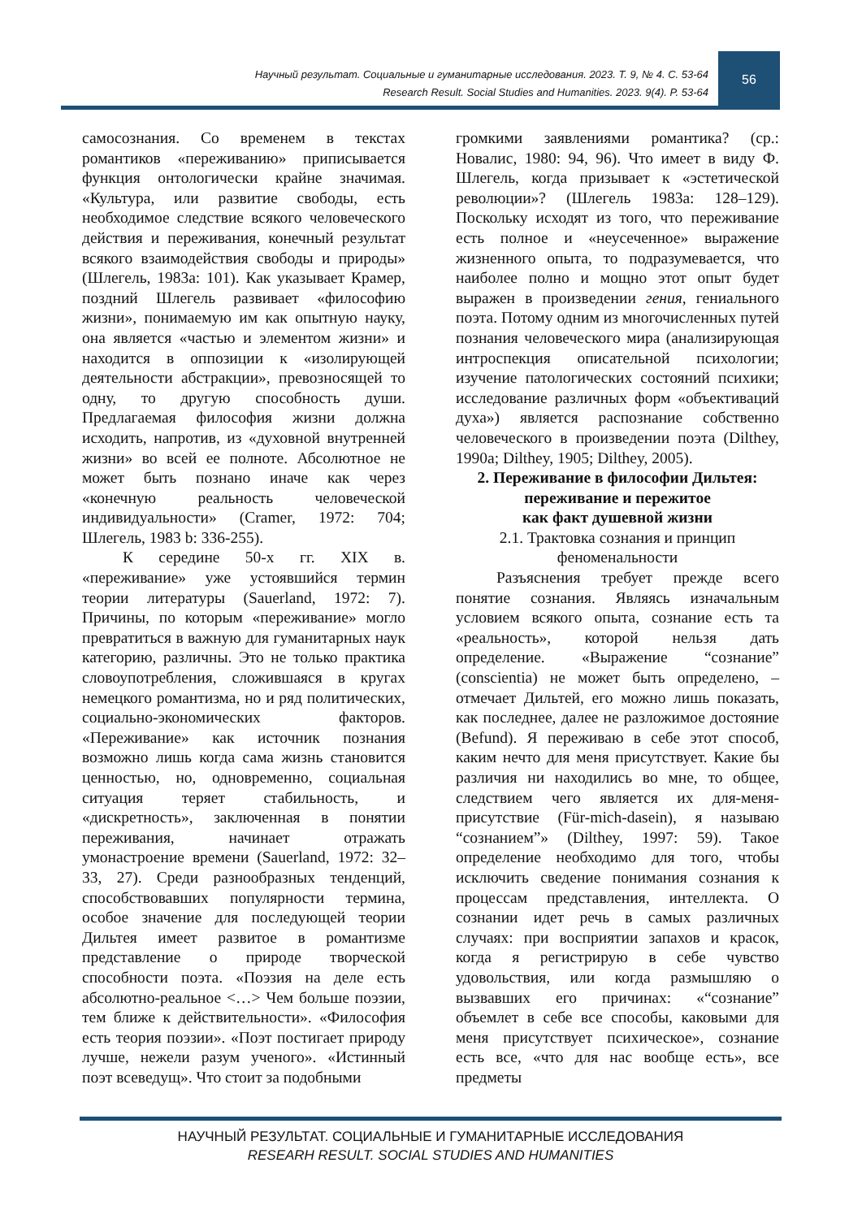Научный результат. Социальные и гуманитарные исследования. 2023. Т. 9, № 4. С. 53-64
Research Result. Social Studies and Humanities. 2023. 9(4). P. 53-64
56
самосознания. Со временем в текстах романтиков «переживанию» приписывается функция онтологически крайне значимая. «Культура, или развитие свободы, есть необходимое следствие всякого человеческого действия и переживания, конечный результат всякого взаимодействия свободы и природы» (Шлегель, 1983a: 101). Как указывает Крамер, поздний Шлегель развивает «философию жизни», понимаемую им как опытную науку, она является «частью и элементом жизни» и находится в оппозиции к «изолирующей деятельности абстракции», превозносящей то одну, то другую способность души. Предлагаемая философия жизни должна исходить, напротив, из «духовной внутренней жизни» во всей ее полноте. Абсолютное не может быть познано иначе как через «конечную реальность человеческой индивидуальности» (Cramer, 1972: 704; Шлегель, 1983 b: 336-255).
К середине 50-х гг. XIX в. «переживание» уже устоявшийся термин теории литературы (Sauerland, 1972: 7). Причины, по которым «переживание» могло превратиться в важную для гуманитарных наук категорию, различны. Это не только практика словоупотребления, сложившаяся в кругах немецкого романтизма, но и ряд политических, социально-экономических факторов. «Переживание» как источник познания возможно лишь когда сама жизнь становится ценностью, но, одновременно, социальная ситуация теряет стабильность, и «дискретность», заключенная в понятии переживания, начинает отражать умонастроение времени (Sauerland, 1972: 32–33, 27). Среди разнообразных тенденций, способствовавших популярности термина, особое значение для последующей теории Дильтея имеет развитое в романтизме представление о природе творческой способности поэта. «Поэзия на деле есть абсолютно-реальное <…> Чем больше поэзии, тем ближе к действительности». «Философия есть теория поэзии». «Поэт постигает природу лучше, нежели разум ученого». «Истинный поэт всеведущ». Что стоит за подобными
громкими заявлениями романтика? (ср.: Новалис, 1980: 94, 96). Что имеет в виду Ф. Шлегель, когда призывает к «эстетической революции»? (Шлегель 1983a: 128–129). Поскольку исходят из того, что переживание есть полное и «неусеченное» выражение жизненного опыта, то подразумевается, что наиболее полно и мощно этот опыт будет выражен в произведении гения, гениального поэта. Потому одним из многочисленных путей познания человеческого мира (анализирующая интроспекция описательной психологии; изучение патологических состояний психики; исследование различных форм «объективаций духа») является распознание собственно человеческого в произведении поэта (Dilthey, 1990a; Dilthey, 1905; Dilthey, 2005).
2. Переживание в философии Дильтея:
переживание и пережитое
как факт душевной жизни
2.1. Трактовка сознания и принцип
феноменальности
Разъяснения требует прежде всего понятие сознания. Являясь изначальным условием всякого опыта, сознание есть та «реальность», которой нельзя дать определение. «Выражение “сознание” (conscientia) не может быть определено, – отмечает Дильтей, его можно лишь показать, как последнее, далее не разложимое достояние (Befund). Я переживаю в себе этот способ, каким нечто для меня присутствует. Какие бы различия ни находились во мне, то общее, следствием чего является их для-меня-присутствие (Für-mich-dasein), я называю “сознанием”» (Dilthey, 1997: 59). Такое определение необходимо для того, чтобы исключить сведение понимания сознания к процессам представления, интеллекта. О сознании идет речь в самых различных случаях: при восприятии запахов и красок, когда я регистрирую в себе чувство удовольствия, или когда размышляю о вызвавших его причинах: «“сознание” объемлет в себе все способы, каковыми для меня присутствует психическое», сознание есть все, «что для нас вообще есть», все предметы
НАУЧНЫЙ РЕЗУЛЬТАТ. СОЦИАЛЬНЫЕ И ГУМАНИТАРНЫЕ ИССЛЕДОВАНИЯ
RESEARH RESULT. SOCIAL STUDIES AND HUMANITIES